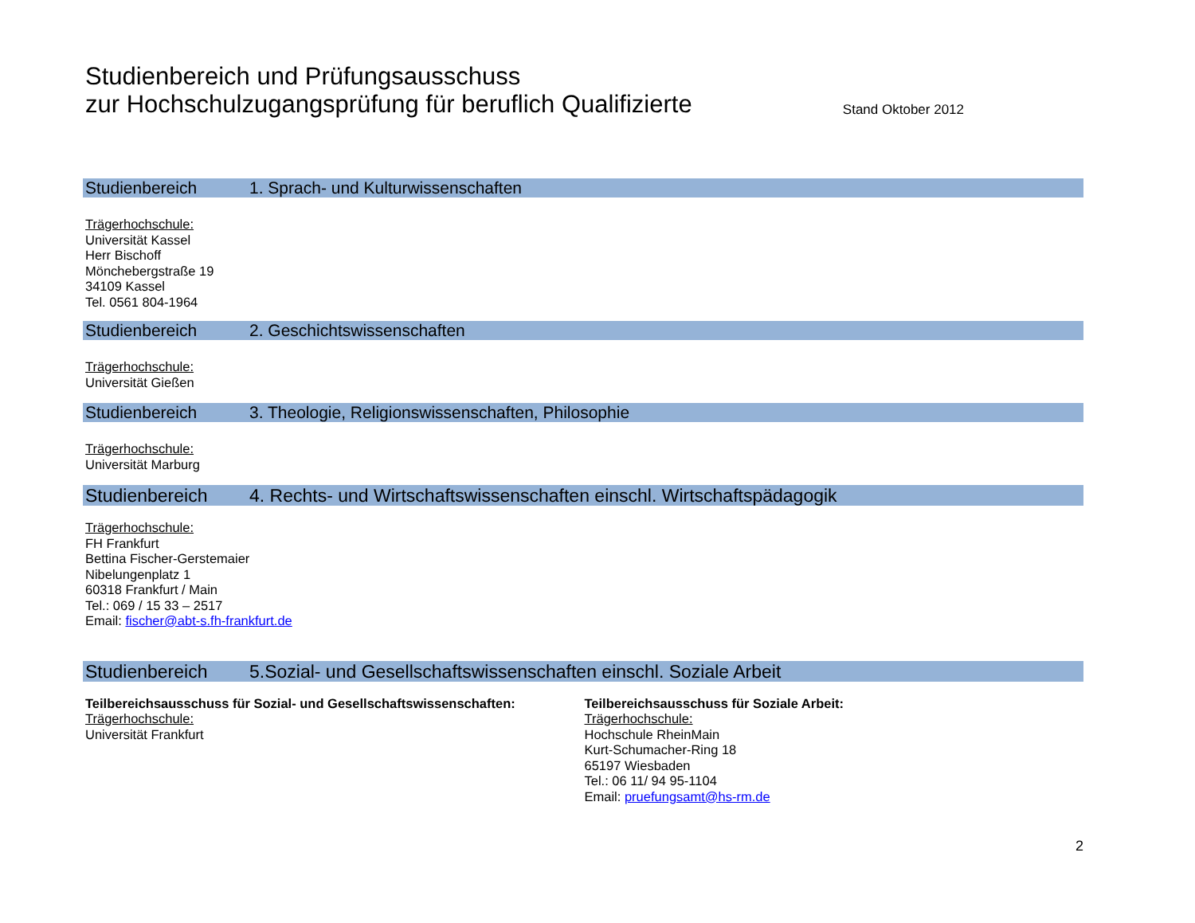Studienbereich und Prüfungsausschuss
zur Hochschulzugangsprüfung für beruflich Qualifizierte
Stand Oktober 2012
Studienbereich 1. Sprach- und Kulturwissenschaften
Trägerhochschule:
Universität Kassel
Herr Bischoff
Mönchebergstraße 19
34109 Kassel
Tel. 0561 804-1964
Studienbereich 2. Geschichtswissenschaften
Trägerhochschule:
Universität Gießen
Studienbereich 3. Theologie, Religionswissenschaften, Philosophie
Trägerhochschule:
Universität Marburg
Studienbereich 4. Rechts- und Wirtschaftswissenschaften einschl. Wirtschaftspädagogik
Trägerhochschule:
FH Frankfurt
Bettina Fischer-Gerstemaier
Nibelungenplatz 1
60318 Frankfurt / Main
Tel.: 069 / 15 33 – 2517
Email: fischer@abt-s.fh-frankfurt.de
Studienbereich 5.Sozial- und Gesellschaftswissenschaften einschl. Soziale Arbeit
Teilbereichsausschuss für Sozial- und Gesellschaftswissenschaften:
Trägerhochschule:
Universität Frankfurt
Teilbereichsausschuss für Soziale Arbeit:
Trägerhochschule:
Hochschule RheinMain
Kurt-Schumacher-Ring 18
65197 Wiesbaden
Tel.: 06 11/ 94 95-1104
Email: pruefungsamt@hs-rm.de
2